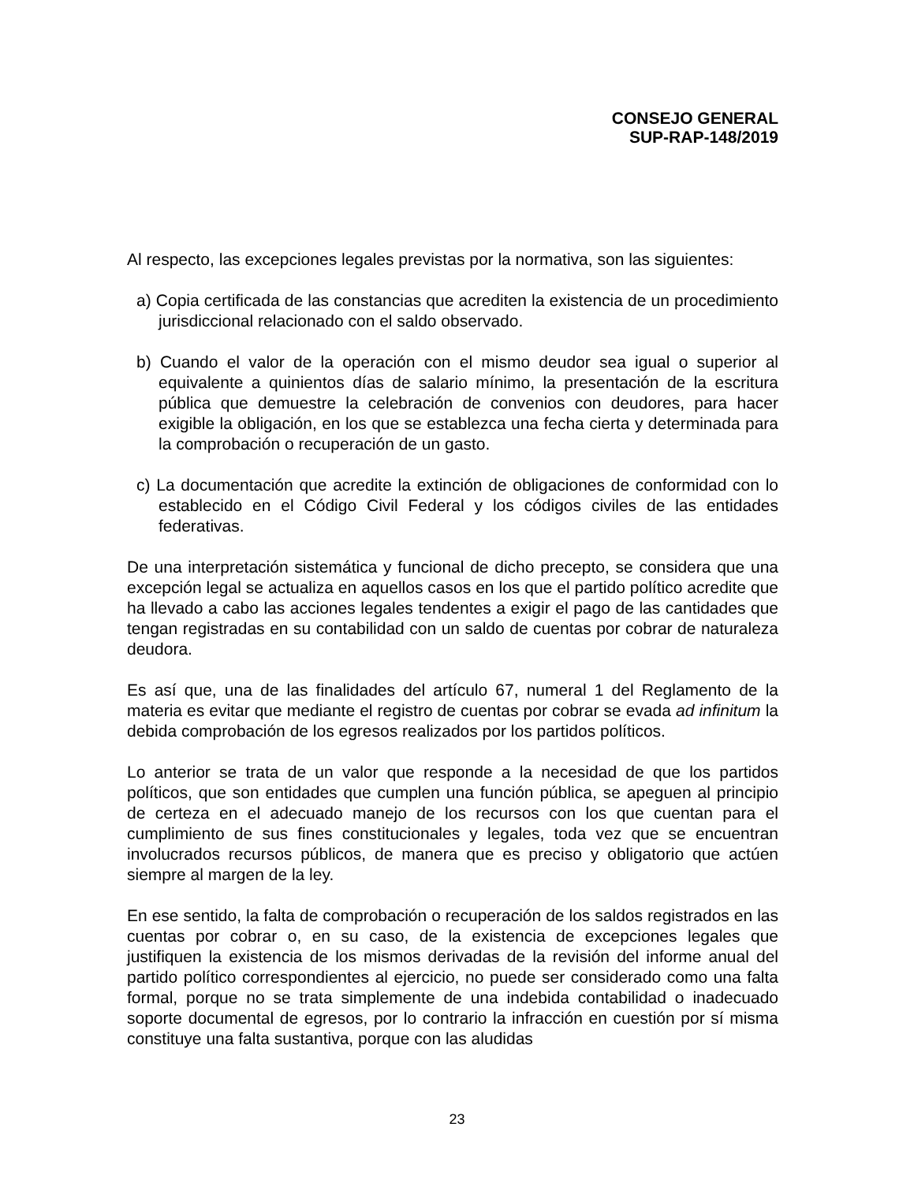CONSEJO GENERAL
SUP-RAP-148/2019
Al respecto, las excepciones legales previstas por la normativa, son las siguientes:
a) Copia certificada de las constancias que acrediten la existencia de un procedimiento jurisdiccional relacionado con el saldo observado.
b) Cuando el valor de la operación con el mismo deudor sea igual o superior al equivalente a quinientos días de salario mínimo, la presentación de la escritura pública que demuestre la celebración de convenios con deudores, para hacer exigible la obligación, en los que se establezca una fecha cierta y determinada para la comprobación o recuperación de un gasto.
c) La documentación que acredite la extinción de obligaciones de conformidad con lo establecido en el Código Civil Federal y los códigos civiles de las entidades federativas.
De una interpretación sistemática y funcional de dicho precepto, se considera que una excepción legal se actualiza en aquellos casos en los que el partido político acredite que ha llevado a cabo las acciones legales tendentes a exigir el pago de las cantidades que tengan registradas en su contabilidad con un saldo de cuentas por cobrar de naturaleza deudora.
Es así que, una de las finalidades del artículo 67, numeral 1 del Reglamento de la materia es evitar que mediante el registro de cuentas por cobrar se evada ad infinitum la debida comprobación de los egresos realizados por los partidos políticos.
Lo anterior se trata de un valor que responde a la necesidad de que los partidos políticos, que son entidades que cumplen una función pública, se apeguen al principio de certeza en el adecuado manejo de los recursos con los que cuentan para el cumplimiento de sus fines constitucionales y legales, toda vez que se encuentran involucrados recursos públicos, de manera que es preciso y obligatorio que actúen siempre al margen de la ley.
En ese sentido, la falta de comprobación o recuperación de los saldos registrados en las cuentas por cobrar o, en su caso, de la existencia de excepciones legales que justifiquen la existencia de los mismos derivadas de la revisión del informe anual del partido político correspondientes al ejercicio, no puede ser considerado como una falta formal, porque no se trata simplemente de una indebida contabilidad o inadecuado soporte documental de egresos, por lo contrario la infracción en cuestión por sí misma constituye una falta sustantiva, porque con las aludidas
23